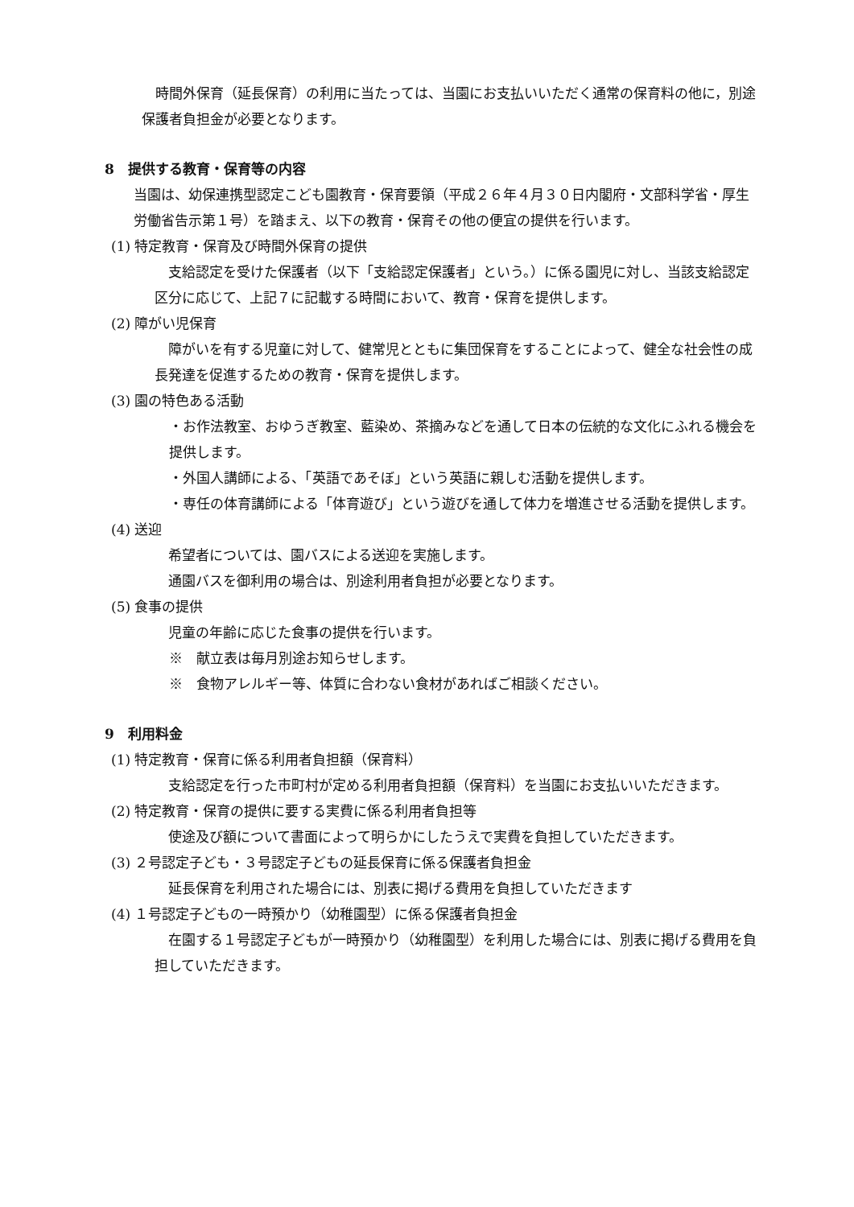時間外保育（延長保育）の利用に当たっては、当園にお支払いいただく通常の保育料の他に，別途保護者負担金が必要となります。
8　提供する教育・保育等の内容
当園は、幼保連携型認定こども園教育・保育要領（平成２６年４月３０日内閣府・文部科学省・厚生労働省告示第１号）を踏まえ、以下の教育・保育その他の便宜の提供を行います。
(1) 特定教育・保育及び時間外保育の提供
　支給認定を受けた保護者（以下「支給認定保護者」という。）に係る園児に対し、当該支給認定区分に応じて、上記７に記載する時間において、教育・保育を提供します。
(2) 障がい児保育
　障がいを有する児童に対して、健常児とともに集団保育をすることによって、健全な社会性の成長発達を促進するための教育・保育を提供します。
(3) 園の特色ある活動
・お作法教室、おゆうぎ教室、藍染め、茶摘みなどを通して日本の伝統的な文化にふれる機会を提供します。
・外国人講師による、「英語であそぼ」という英語に親しむ活動を提供します。
・専任の体育講師による「体育遊び」という遊びを通して体力を増進させる活動を提供します。
(4) 送迎
　希望者については、園バスによる送迎を実施します。
　通園バスを御利用の場合は、別途利用者負担が必要となります。
(5) 食事の提供
　児童の年齢に応じた食事の提供を行います。
※　献立表は毎月別途お知らせします。
※　食物アレルギー等、体質に合わない食材があればご相談ください。
9　利用料金
(1) 特定教育・保育に係る利用者負担額（保育料）
　支給認定を行った市町村が定める利用者負担額（保育料）を当園にお支払いいただきます。
(2) 特定教育・保育の提供に要する実費に係る利用者負担等
　使途及び額について書面によって明らかにしたうえで実費を負担していただきます。
(3) ２号認定子ども・３号認定子どもの延長保育に係る保護者負担金
　延長保育を利用された場合には、別表に掲げる費用を負担していただきます
(4) １号認定子どもの一時預かり（幼稚園型）に係る保護者負担金
　在園する１号認定子どもが一時預かり（幼稚園型）を利用した場合には、別表に掲げる費用を負担していただきます。